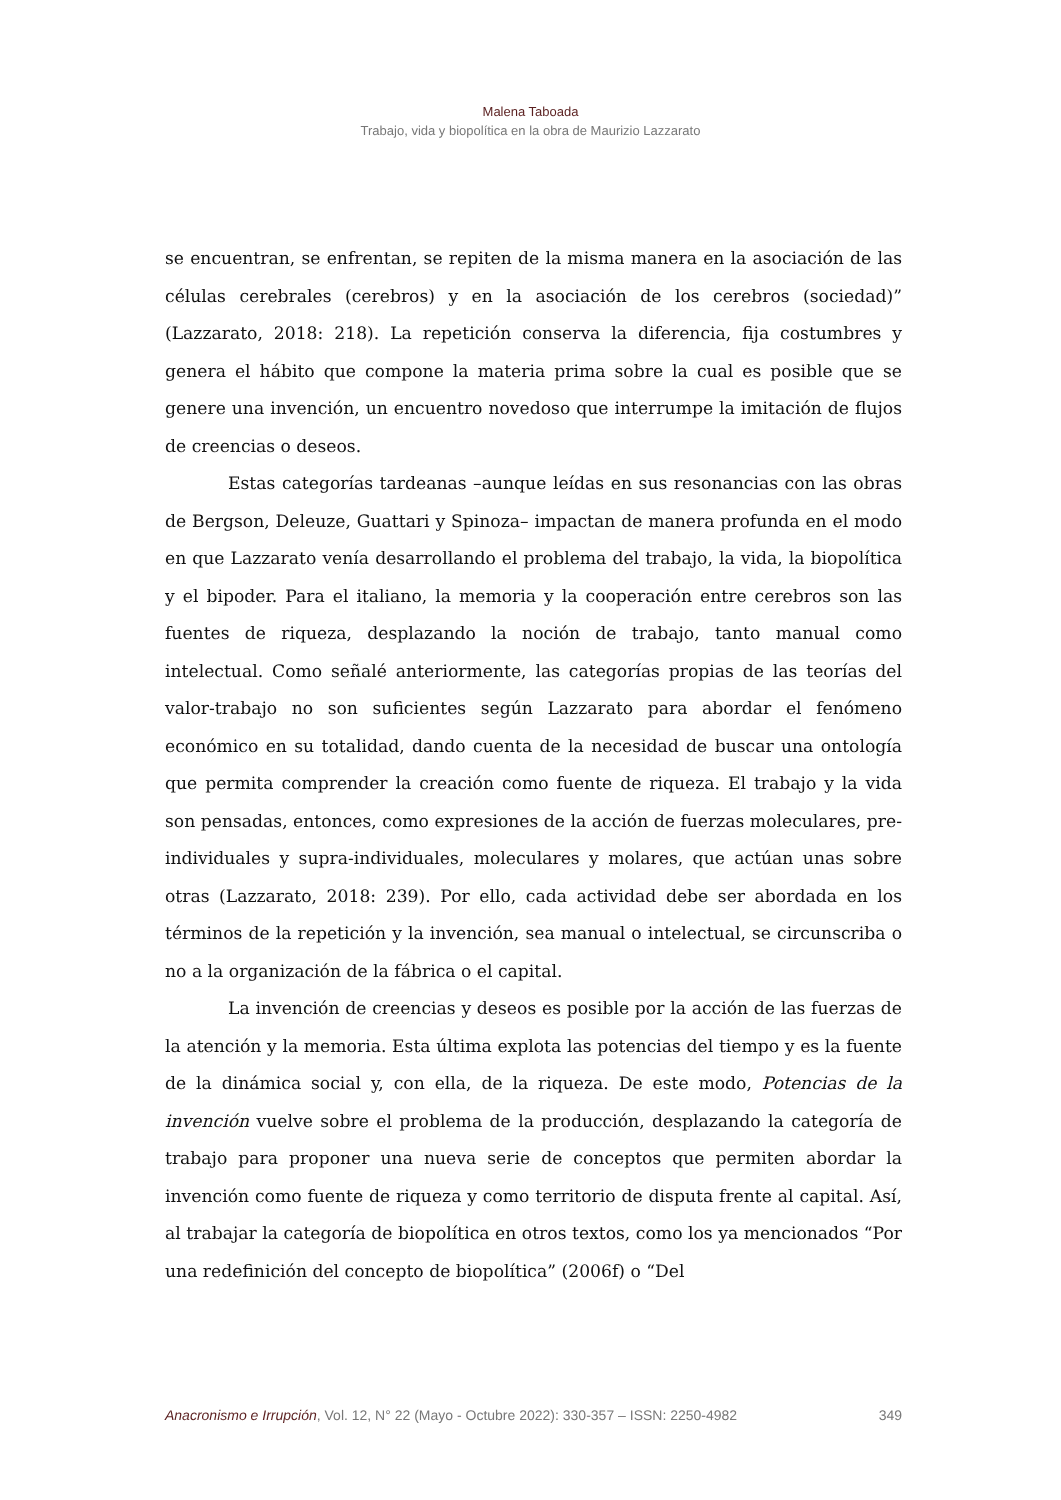Malena Taboada
Trabajo, vida y biopolítica en la obra de Maurizio Lazzarato
se encuentran, se enfrentan, se repiten de la misma manera en la asociación de las células cerebrales (cerebros) y en la asociación de los cerebros (sociedad)” (Lazzarato, 2018: 218). La repetición conserva la diferencia, fija costumbres y genera el hábito que compone la materia prima sobre la cual es posible que se genere una invención, un encuentro novedoso que interrumpe la imitación de flujos de creencias o deseos.
Estas categorías tardeanas –aunque leídas en sus resonancias con las obras de Bergson, Deleuze, Guattari y Spinoza– impactan de manera profunda en el modo en que Lazzarato venía desarrollando el problema del trabajo, la vida, la biopolítica y el bipoder. Para el italiano, la memoria y la cooperación entre cerebros son las fuentes de riqueza, desplazando la noción de trabajo, tanto manual como intelectual. Como señalé anteriormente, las categorías propias de las teorías del valor-trabajo no son suficientes según Lazzarato para abordar el fenómeno económico en su totalidad, dando cuenta de la necesidad de buscar una ontología que permita comprender la creación como fuente de riqueza. El trabajo y la vida son pensadas, entonces, como expresiones de la acción de fuerzas moleculares, pre-individuales y supra-individuales, moleculares y molares, que actúan unas sobre otras (Lazzarato, 2018: 239). Por ello, cada actividad debe ser abordada en los términos de la repetición y la invención, sea manual o intelectual, se circunscriba o no a la organización de la fábrica o el capital.
La invención de creencias y deseos es posible por la acción de las fuerzas de la atención y la memoria. Esta última explota las potencias del tiempo y es la fuente de la dinámica social y, con ella, de la riqueza. De este modo, Potencias de la invención vuelve sobre el problema de la producción, desplazando la categoría de trabajo para proponer una nueva serie de conceptos que permiten abordar la invención como fuente de riqueza y como territorio de disputa frente al capital. Así, al trabajar la categoría de biopolítica en otros textos, como los ya mencionados “Por una redefinición del concepto de biopolítica” (2006f) o “Del
Anacronismo e Irrupción, Vol. 12, N° 22 (Mayo - Octubre 2022): 330-357 – ISSN: 2250-4982 349